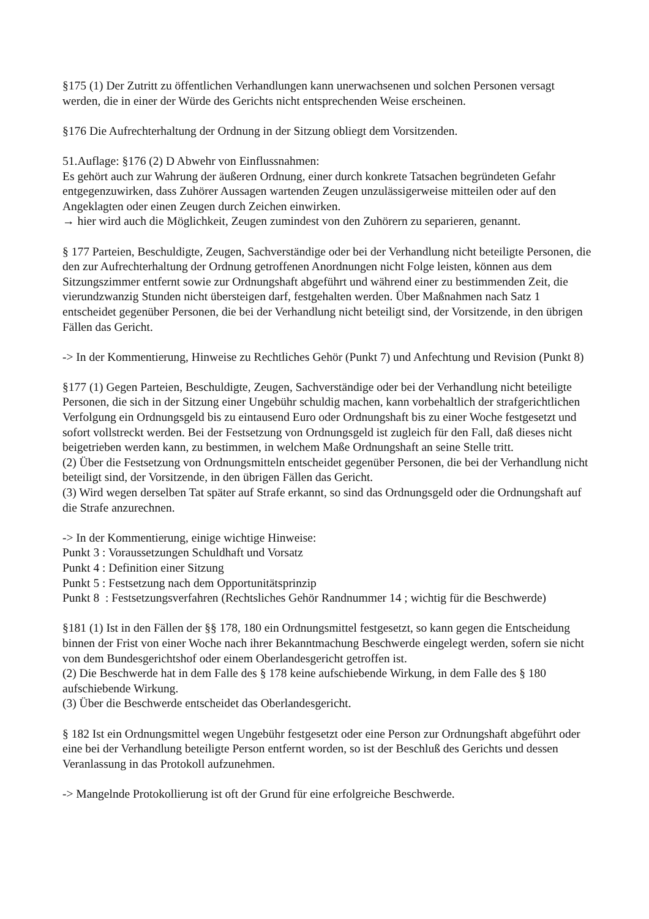§175 (1) Der Zutritt zu öffentlichen Verhandlungen kann unerwachsenen und solchen Personen versagt werden, die in einer der Würde des Gerichts nicht entsprechenden Weise erscheinen.
§176 Die Aufrechterhaltung der Ordnung in der Sitzung obliegt dem Vorsitzenden.
51.Auflage: §176 (2) D Abwehr von Einflussnahmen:
Es gehört auch zur Wahrung der äußeren Ordnung, einer durch konkrete Tatsachen begründeten Gefahr entgegenzuwirken, dass Zuhörer Aussagen wartenden Zeugen unzulässigerweise mitteilen oder auf den Angeklagten oder einen Zeugen durch Zeichen einwirken.
→ hier wird auch die Möglichkeit, Zeugen zumindest von den Zuhörern zu separieren, genannt.
§ 177 Parteien, Beschuldigte, Zeugen, Sachverständige oder bei der Verhandlung nicht beteiligte Personen, die den zur Aufrechterhaltung der Ordnung getroffenen Anordnungen nicht Folge leisten, können aus dem Sitzungszimmer entfernt sowie zur Ordnungshaft abgeführt und während einer zu bestimmenden Zeit, die vierundzwanzig Stunden nicht übersteigen darf, festgehalten werden. Über Maßnahmen nach Satz 1 entscheidet gegenüber Personen, die bei der Verhandlung nicht beteiligt sind, der Vorsitzende, in den übrigen Fällen das Gericht.
-> In der Kommentierung, Hinweise zu Rechtliches Gehör (Punkt 7) und Anfechtung und Revision (Punkt 8)
§177 (1) Gegen Parteien, Beschuldigte, Zeugen, Sachverständige oder bei der Verhandlung nicht beteiligte Personen, die sich in der Sitzung einer Ungebühr schuldig machen, kann vorbehaltlich der strafgerichtlichen Verfolgung ein Ordnungsgeld bis zu eintausend Euro oder Ordnungshaft bis zu einer Woche festgesetzt und sofort vollstreckt werden. Bei der Festsetzung von Ordnungsgeld ist zugleich für den Fall, daß dieses nicht beigetrieben werden kann, zu bestimmen, in welchem Maße Ordnungshaft an seine Stelle tritt.
(2) Über die Festsetzung von Ordnungsmitteln entscheidet gegenüber Personen, die bei der Verhandlung nicht beteiligt sind, der Vorsitzende, in den übrigen Fällen das Gericht.
(3) Wird wegen derselben Tat später auf Strafe erkannt, so sind das Ordnungsgeld oder die Ordnungshaft auf die Strafe anzurechnen.
-> In der Kommentierung, einige wichtige Hinweise:
Punkt 3 : Voraussetzungen Schuldhaft und Vorsatz
Punkt 4 : Definition einer Sitzung
Punkt 5 : Festsetzung nach dem Opportunitätsprinzip
Punkt 8 : Festsetzungsverfahren (Rechtsliches Gehör Randnummer 14 ; wichtig für die Beschwerde)
§181 (1) Ist in den Fällen der §§ 178, 180 ein Ordnungsmittel festgesetzt, so kann gegen die Entscheidung binnen der Frist von einer Woche nach ihrer Bekanntmachung Beschwerde eingelegt werden, sofern sie nicht von dem Bundesgerichtshof oder einem Oberlandesgericht getroffen ist.
(2) Die Beschwerde hat in dem Falle des § 178 keine aufschiebende Wirkung, in dem Falle des § 180 aufschiebende Wirkung.
(3) Über die Beschwerde entscheidet das Oberlandesgericht.
§ 182 Ist ein Ordnungsmittel wegen Ungebühr festgesetzt oder eine Person zur Ordnungshaft abgeführt oder eine bei der Verhandlung beteiligte Person entfernt worden, so ist der Beschluß des Gerichts und dessen Veranlassung in das Protokoll aufzunehmen.
-> Mangelnde Protokollierung ist oft der Grund für eine erfolgreiche Beschwerde.